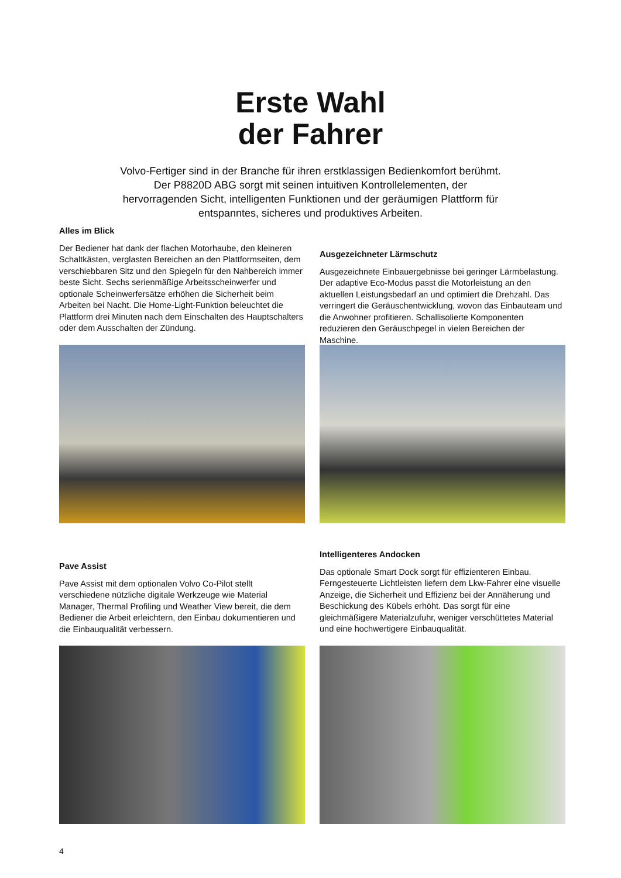Erste Wahl
der Fahrer
Volvo-Fertiger sind in der Branche für ihren erstklassigen Bedienkomfort berühmt. Der P8820D ABG sorgt mit seinen intuitiven Kontrollelementen, der hervorragenden Sicht, intelligenten Funktionen und der geräumigen Plattform für entspanntes, sicheres und produktives Arbeiten.
Alles im Blick
Der Bediener hat dank der flachen Motorhaube, den kleineren Schaltkästen, verglasten Bereichen an den Plattformseiten, dem verschiebbaren Sitz und den Spiegeln für den Nahbereich immer beste Sicht. Sechs serienmäßige Arbeitsscheinwerfer und optionale Scheinwerfersätze erhöhen die Sicherheit beim Arbeiten bei Nacht. Die Home-Light-Funktion beleuchtet die Plattform drei Minuten nach dem Einschalten des Hauptschalters oder dem Ausschalten der Zündung.
Ausgezeichneter Lärmschutz
Ausgezeichnete Einbauergebnisse bei geringer Lärmbelastung. Der adaptive Eco-Modus passt die Motorleistung an den aktuellen Leistungsbedarf an und optimiert die Drehzahl. Das verringert die Geräuschentwicklung, wovon das Einbauteam und die Anwohner profitieren. Schallisolierte Komponenten reduzieren den Geräuschpegel in vielen Bereichen der Maschine.
Pave Assist
Pave Assist mit dem optionalen Volvo Co-Pilot stellt verschiedene nützliche digitale Werkzeuge wie Material Manager, Thermal Profiling und Weather View bereit, die dem Bediener die Arbeit erleichtern, den Einbau dokumentieren und die Einbauqualität verbessern.
Intelligenteres Andocken
Das optionale Smart Dock sorgt für effizienteren Einbau. Ferngesteuerte Lichtleisten liefern dem Lkw-Fahrer eine visuelle Anzeige, die Sicherheit und Effizienz bei der Annäherung und Beschickung des Kübels erhöht. Das sorgt für eine gleichmäßigere Materialzufuhr, weniger verschüttetes Material und eine hochwertigere Einbauqualität.
4